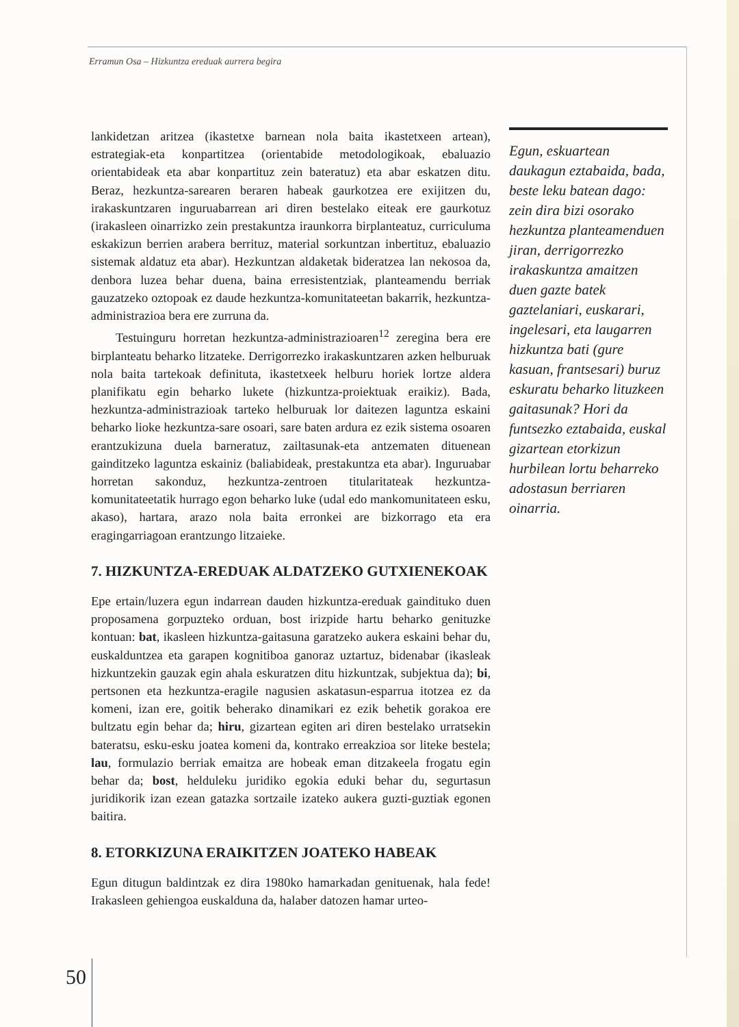Erramun Osa – Hizkuntza ereduak aurrera begira
lankidetzan aritzea (ikastetxe barnean nola baita ikastetxeen artean), estrategiak-eta konpartitzea (orientabide metodologikoak, ebaluazio orientabideak eta abar konpartituz zein bateratuz) eta abar eskatzen ditu. Beraz, hezkuntza-sarearen beraren habeak gaurkotzea ere exijitzen du, irakaskuntzaren inguruabarrean ari diren bestelako eiteak ere gaurkotuz (irakasleen oinarrizko zein prestakuntza iraunkorra birplanteatuz, curriculuma eskakizun berrien arabera berrituz, material sorkuntzan inbertituz, ebaluazio sistemak aldatuz eta abar). Hezkuntzan aldaketak bideratzea lan nekosoa da, denbora luzea behar duena, baina erresistentziak, planteamendu berriak gauzatzeko oztopoak ez daude hezkuntza-komunitateetan bakarrik, hezkuntza-administrazioa bera ere zurruna da.
Testuinguru horretan hezkuntza-administrazioaren<sup>12</sup> zeregina bera ere birplanteatu beharko litzateke. Derrigorrezko irakaskuntzaren azken helburuak nola baita tartekoak definituta, ikastetxeek helburu horiek lortze aldera planifikatu egin beharko lukete (hizkuntza-proiektuak eraikiz). Bada, hezkuntza-administrazioak tarteko helburuak lor daitezen laguntza eskaini beharko lioke hezkuntza-sare osoari, sare baten ardura ez ezik sistema osoaren erantzukizuna duela barneratuz, zailtasunak-eta antzematen dituenean gainditzeko laguntza eskainiz (baliabideak, prestakuntza eta abar). Inguruabar horretan sakonduz, hezkuntza-zentroen titularitateak hezkuntza-komunitateetatik hurrago egon beharko luke (udal edo mankomunitateen esku, akaso), hartara, arazo nola baita erronkei are bizkorrago eta era eragingarriagoan erantzungo litzaieke.
7. HIZKUNTZA-EREDUAK ALDATZEKO GUTXIENEKOAK
Epe ertain/luzera egun indarrean dauden hizkuntza-ereduak gaindituko duen proposamena gorpuzteko orduan, bost irizpide hartu beharko genituzke kontuan: bat, ikasleen hizkuntza-gaitasuna garatzeko aukera eskaini behar du, euskalduntzea eta garapen kognitiboa ganoraz uztartuz, bidenabar (ikasleak hizkuntzekin gauzak egin ahala eskuratzen ditu hizkuntzak, subjektua da); bi, pertsonen eta hezkuntza-eragile nagusien askatasun-esparrua itotzea ez da komeni, izan ere, goitik beherako dinamikari ez ezik behetik gorakoa ere bultzatu egin behar da; hiru, gizartean egiten ari diren bestelako urratsekin bateratsu, esku-esku joatea komeni da, kontrako erreakzioa sor liteke bestela; lau, formulazio berriak emaitza are hobeak eman ditzakeela frogatu egin behar da; bost, helduleku juridiko egokia eduki behar du, segurtasun juridikorik izan ezean gatazka sortzaile izateko aukera guzti-guztiak egonen baitira.
8. ETORKIZUNA ERAIKITZEN JOATEKO HABEAK
Egun ditugun baldintzak ez dira 1980ko hamarkadan genituenak, hala fede! Irakasleen gehiengoa euskalduna da, halaber datozen hamar urteo-
Egun, eskuartean daukagun eztabaida, bada, beste leku batean dago: zein dira bizi osorako hezkuntza planteamenduen jiran, derrigorrezko irakaskuntza amaitzen duen gazte batek gaztelaniari, euskarari, ingelesari, eta laugarren hizkuntza bati (gure kasuan, frantsesari) buruz eskuratu beharko lituzkeen gaitasunak? Hori da funtsezko eztabaida, euskal gizartean etorkizun hurbilean lortu beharreko adostasun berriaren oinarria.
50